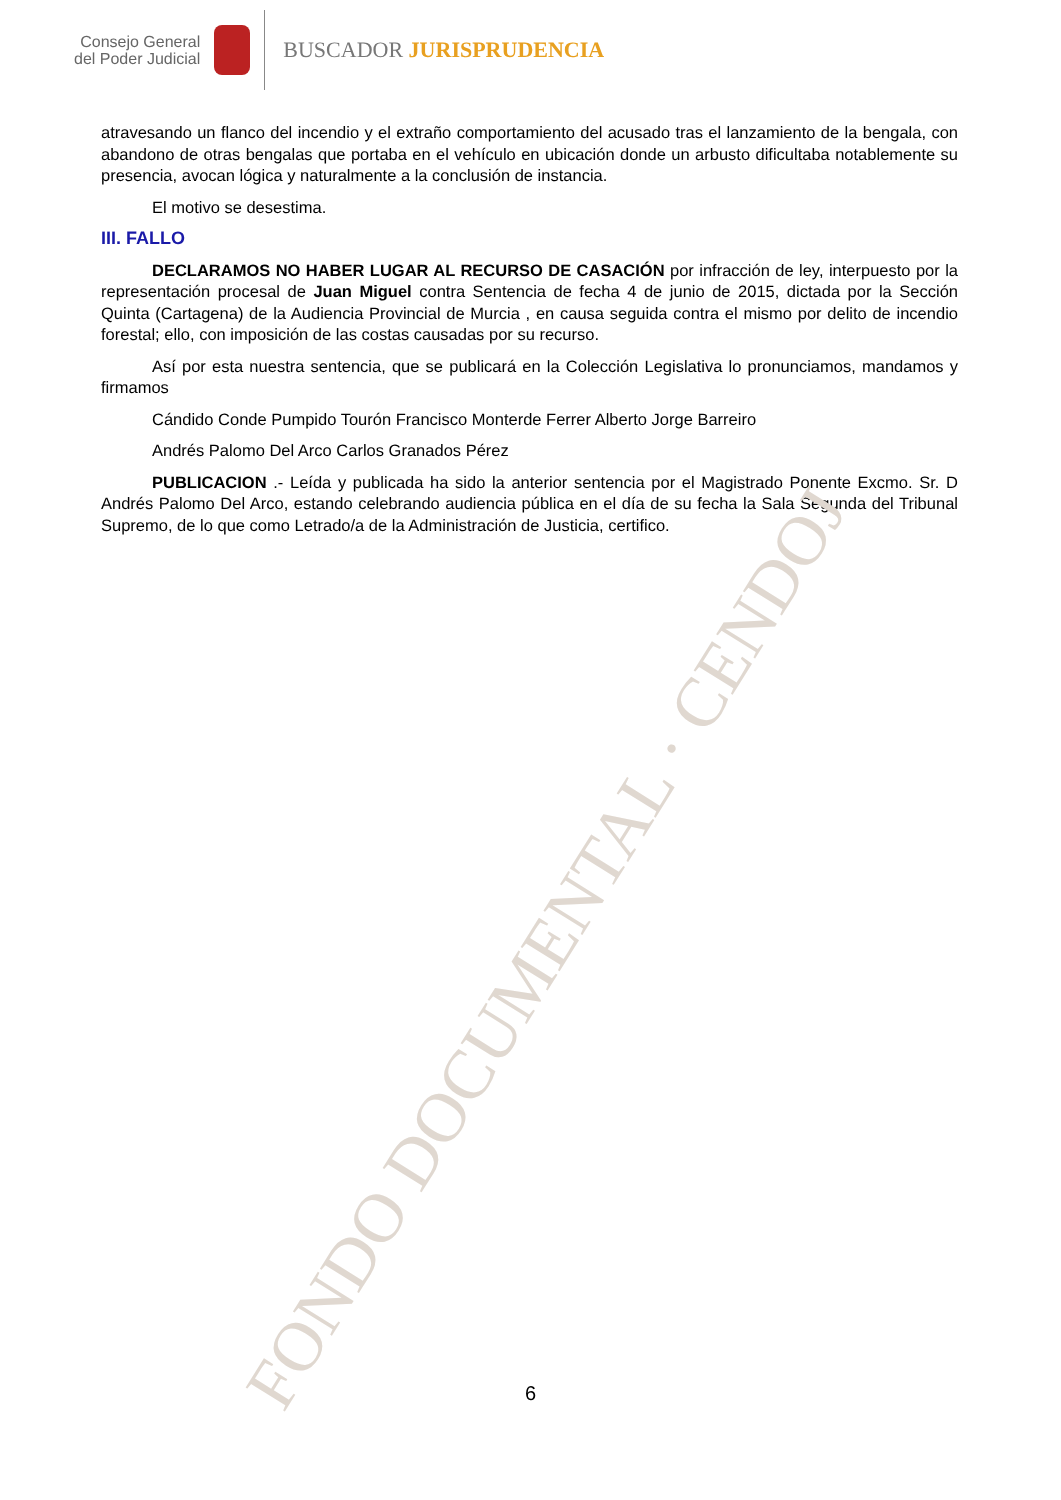FONDO DOCUMENTAL · CENDOJ
Consejo General
del Poder Judicial
BUSCADOR JURISPRUDENCIA
atravesando un flanco del incendio y el extraño comportamiento del acusado tras el lanzamiento de la bengala, con abandono de otras bengalas que portaba en el vehículo en ubicación donde un arbusto dificultaba notablemente su presencia, avocan lógica y naturalmente a la conclusión de instancia.
El motivo se desestima.
III. FALLO
DECLARAMOS NO HABER LUGAR AL RECURSO DE CASACIÓN por infracción de ley, interpuesto por la representación procesal de Juan Miguel contra Sentencia de fecha 4 de junio de 2015, dictada por la Sección Quinta (Cartagena) de la Audiencia Provincial de Murcia , en causa seguida contra el mismo por delito de incendio forestal; ello, con imposición de las costas causadas por su recurso.
Así por esta nuestra sentencia, que se publicará en la Colección Legislativa lo pronunciamos, mandamos y firmamos
Cándido Conde Pumpido Tourón Francisco Monterde Ferrer Alberto Jorge Barreiro
Andrés Palomo Del Arco Carlos Granados Pérez
PUBLICACION .- Leída y publicada ha sido la anterior sentencia por el Magistrado Ponente Excmo. Sr. D Andrés Palomo Del Arco, estando celebrando audiencia pública en el día de su fecha la Sala Segunda del Tribunal Supremo, de lo que como Letrado/a de la Administración de Justicia, certifico.
6